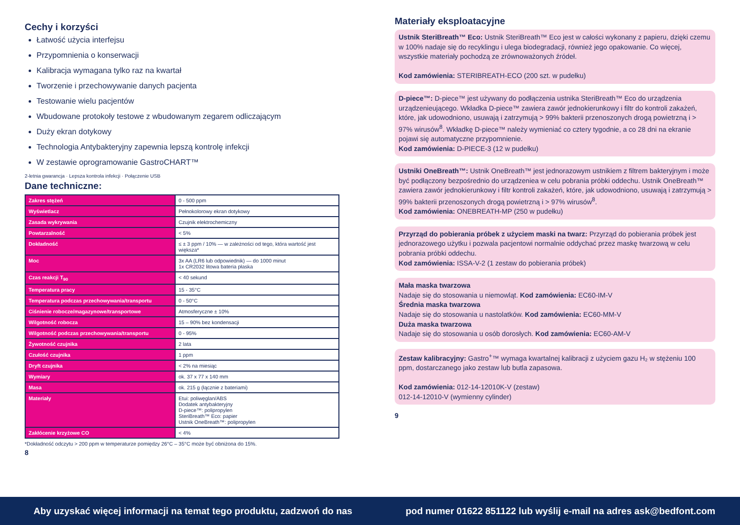Cechy i korzyści
Łatwość użycia interfejsu
Przypomnienia o konserwacji
Kalibracja wymagana tylko raz na kwartał
Tworzenie i przechowywanie danych pacjenta
Testowanie wielu pacjentów
Wbudowane protokoły testowe z wbudowanym zegarem odliczającym
Duży ekran dotykowy
Technologia Antybakteryjny zapewnia lepszą kontrolę infekcji
W zestawie oprogramowanie GastroCHART™
2-letnia gwarancja · Lepsza kontrola infekcji · Połączenie USB
Dane techniczne:
| Zakres stężeń | 0 - 500 ppm |
| Wyświetlacz | Pełnokolorowy ekran dotykowy |
| Zasada wykrywania | Czujnik elektrochemiczny |
| Powtarzalność | < 5% |
| Dokładność | ≤ ± 3 ppm / 10% — w zależności od tego, która wartość jest większa* |
| Moc | 3x AA (LR6 lub odpowiednik) — do 1000 minut 1x CR2032 litowa bateria płaska |
| Czas reakcji T<sub>90</sub> | < 40 sekund |
| Temperatura pracy | 15 - 35°C |
| Temperatura podczas przechowywania/transportu | 0 - 50°C |
| Ciśnienie robocze/magazynowe/transportowe | Atmosferyczne ± 10% |
| Wilgotność robocza | 15 – 90% bez kondensacji |
| Wilgotność podczas przechowywania/transportu | 0 - 95% |
| Żywotność czujnika | 2 lata |
| Czułość czujnika | 1 ppm |
| Dryft czujnika | < 2% na miesiąc |
| Wymiary | ok. 37 x 77 x 140 mm |
| Masa | ok. 215 g (łącznie z bateriami) |
| Materiały | Etui: poliwęglan/ABS Dodatek antybakteryjny D-piece™: polipropylen SteriBreath™ Eco: papier Ustnik OneBreath™: polipropylen |
| Zakłócenie krzyżowe CO | < 4% |
*Dokładność odczytu > 200 ppm w temperaturze pomiędzy 26°C – 35°C może być obniżona do 15%.
8
Materiały eksploatacyjne
Ustnik SteriBreath™ Eco: Ustnik SteriBreath™ Eco jest w całości wykonany z papieru, dzięki czemu w 100% nadaje się do recyklingu i ulega biodegradacji, również jego opakowanie. Co więcej, wszystkie materiały pochodzą ze zrównoważonych źródeł.
Kod zamówienia: STERIBREATH-ECO (200 szt. w pudełku)
D-piece™: D-piece™ jest używany do podłączenia ustnika SteriBreath™ Eco do urządzenia urządzenieującego. Wkładka D-piece™ zawiera zawór jednokierunkowy i filtr do kontroli zakażeń, które, jak udowodniono, usuwają i zatrzymują > 99% bakterii przenoszonych drogą powietrzną i > 97% wirusów<sup>8</sup>. Wkładkę D-piece™ należy wymieniać co cztery tygodnie, a co 28 dni na ekranie pojawi się automatyczne przypomnienie.
Kod zamówienia: D-PIECE-3 (12 w pudełku)
Ustniki OneBreath™: Ustnik OneBreath™ jest jednorazowym ustnikiem z filtrem bakteryjnym i może być podłączony bezpośrednio do urządzeniea w celu pobrania próbki oddechu. Ustnik OneBreath™ zawiera zawór jednokierunkowy i filtr kontroli zakażeń, które, jak udowodniono, usuwają i zatrzymują > 99% bakterii przenoszonych drogą powietrzną i > 97% wirusów<sup>8</sup>.
Kod zamówienia: ONEBREATH-MP (250 w pudełku)
Przyrząd do pobierania próbek z użyciem maski na twarz: Przyrząd do pobierania próbek jest jednorazowego użytku i pozwala pacjentowi normalnie oddychać przez maskę twarzową w celu pobrania próbki oddechu.
Kod zamówienia: ISSA-V-2 (1 zestaw do pobierania próbek)
Mała maska twarzowa
Nadaje się do stosowania u niemowląt. Kod zamówienia: EC60-IM-V
Średnia maska twarzowa
Nadaje się do stosowania u nastolatków. Kod zamówienia: EC60-MM-V
Duża maska twarzowa
Nadaje się do stosowania u osób dorosłych. Kod zamówienia: EC60-AM-V
Zestaw kalibracyjny: Gastro<sup>+</sup>™ wymaga kwartalnej kalibracji z użyciem gazu H₂ w stężeniu 100 ppm, dostarczanego jako zestaw lub butla zapasowa.
Kod zamówienia: 012-14-12010K-V (zestaw)
012-14-12010-V (wymienny cylinder)
9
Aby uzyskać więcej informacji na temat tego produktu, zadzwoń do nas pod numer 01622 851122 lub wyślij e-mail na adres ask@bedfont.com